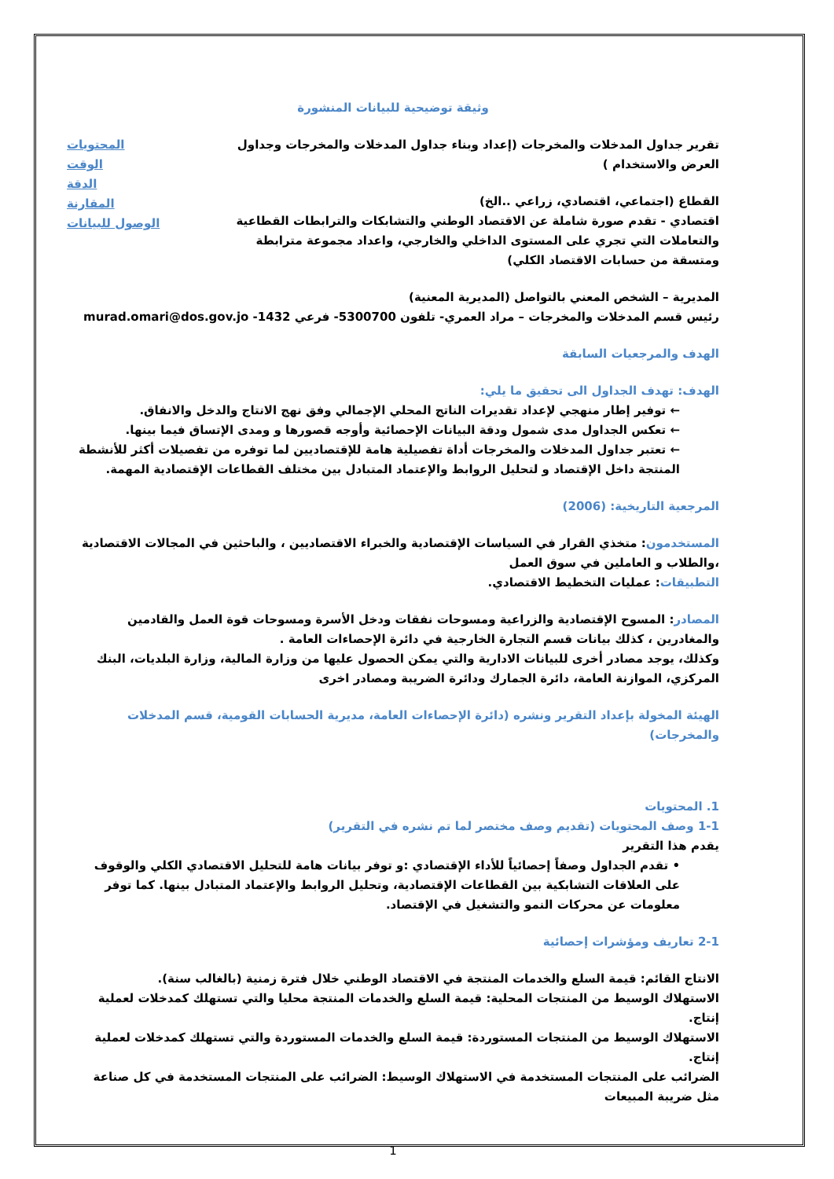وثيقة توضيحية للبيانات المنشورة
تقرير جداول المدخلات والمخرجات (إعداد وبناء جداول المدخلات والمخرجات وجداول العرض والاستخدام )
القطاع (اجتماعي، اقتصادي، زراعي ..الخ)
اقتصادي - تقدم صورة شاملة عن الاقتصاد الوطني والتشابكات والترابطات القطاعية والتعاملات التي تجري على المستوى الداخلي والخارجي، واعداد مجموعة مترابطة ومتسقة من حسابات الاقتصاد الكلي)
المحتويات
الوقت
الدقة
المقارنة
الوصول للبيانات
المديرية – الشخص المعني بالتواصل (المديرية المعنية)
رئيس قسم المدخلات والمخرجات – مراد العمري- تلفون 5300700- فرعي 1432- murad.omari@dos.gov.jo
الهدف والمرجعيات السابقة
الهدف: تهدف الجداول الى تحقيق ما يلي:
← توفير إطار منهجي لإعداد تقديرات الناتج المحلي الإجمالي وفق نهج الانتاج والدخل والانفاق.
← تعكس الجداول مدى شمول ودقة البيانات الإحصائية وأوجه قصورها و ومدى الإتساق فيما بينها.
← تعتبر جداول المدخلات والمخرجات أداة تفصيلية هامة للإقتصاديين لما توفره من تفصيلات أكثر للأنشطة المنتجة داخل الإقتصاد و لتحليل الروابط والإعتماد المتبادل بين مختلف القطاعات الإقتصادية المهمة.
المرجعية التاريخية: (2006)
المستخدمون: متخذي القرار في السياسات الإقتصادية والخبراء الاقتصاديين ، والباحثين في المجالات الاقتصادية ،والطلاب و العاملين في سوق العمل
التطبيقات: عمليات التخطيط الاقتصادي.
المصادر: المسوح الإقتصادية والزراعية ومسوحات نفقات ودخل الأسرة ومسوحات قوة العمل والقادمين والمغادرين ، كذلك بيانات قسم التجارة الخارجية في دائرة الإحصاءات العامة .
وكذلك، يوجد مصادر أخرى للبيانات الادارية والتي يمكن الحصول عليها من وزارة المالية، وزارة البلديات، البنك المركزي، الموازنة العامة، دائرة الجمارك ودائرة الضريبة ومصادر اخرى
الهيئة المخولة بإعداد التقرير ونشره (دائرة الإحصاءات العامة، مديرية الحسابات القومية، قسم المدخلات والمخرجات)
1. المحتويات
1-1 وصف المحتويات (تقديم وصف مختصر لما تم نشره في التقرير)
يقدم هذا التقرير
• تقدم الجداول وصفاً إحصائياً للأداء الإقتصادي :و توفر بيانات هامة للتحليل الاقتصادي الكلي والوقوف على العلاقات التشابكية بين القطاعات الإقتصادية، وتحليل الروابط والإعتماد المتبادل بينها. كما توفر معلومات عن محركات النمو والتشغيل في الإقتصاد.
2-1 تعاريف ومؤشرات إحصائية
الانتاج القائم: قيمة السلع والخدمات المنتجة في الاقتصاد الوطني خلال فترة زمنية (بالغالب سنة).
الاستهلاك الوسيط من المنتجات المحلية: قيمة السلع والخدمات المنتجة محليا والتي تستهلك كمدخلات لعملية إنتاج.
الاستهلاك الوسيط من المنتجات المستوردة: قيمة السلع والخدمات المستوردة والتي تستهلك كمدخلات لعملية إنتاج.
الضرائب على المنتجات المستخدمة في الاستهلاك الوسيط: الضرائب على المنتجات المستخدمة في كل صناعة مثل ضريبة المبيعات
1